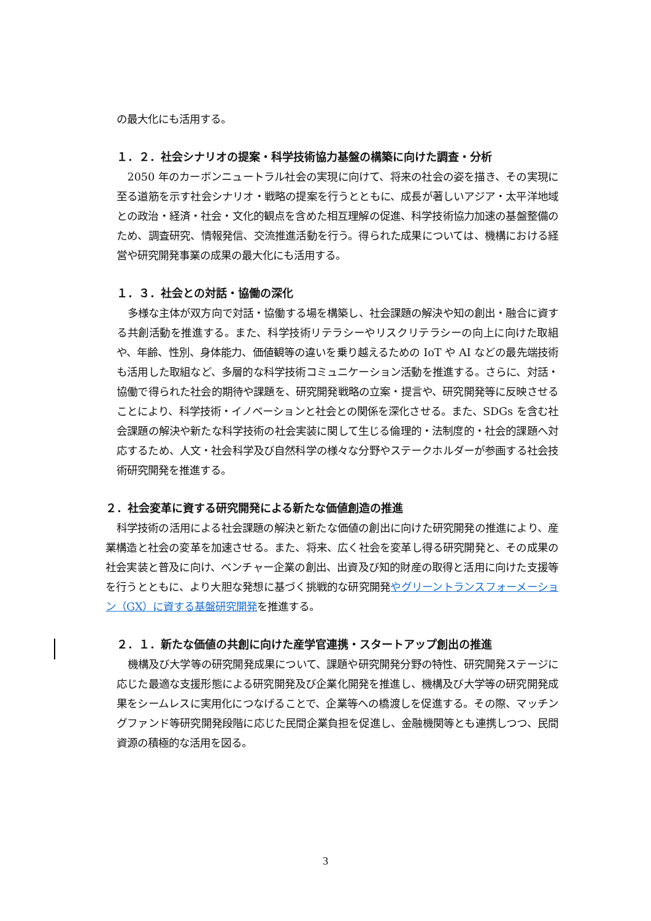の最大化にも活用する。
１．２．社会シナリオの提案・科学技術協力基盤の構築に向けた調査・分析
2050 年のカーボンニュートラル社会の実現に向けて、将来の社会の姿を描き、その実現に至る道筋を示す社会シナリオ・戦略の提案を行うとともに、成長が著しいアジア・太平洋地域との政治・経済・社会・文化的観点を含めた相互理解の促進、科学技術協力加速の基盤整備のため、調査研究、情報発信、交流推進活動を行う。得られた成果については、機構における経営や研究開発事業の成果の最大化にも活用する。
１．３．社会との対話・協働の深化
多様な主体が双方向で対話・協働する場を構築し、社会課題の解決や知の創出・融合に資する共創活動を推進する。また、科学技術リテラシーやリスクリテラシーの向上に向けた取組や、年齢、性別、身体能力、価値観等の違いを乗り越えるための IoT や AI などの最先端技術も活用した取組など、多層的な科学技術コミュニケーション活動を推進する。さらに、対話・協働で得られた社会的期待や課題を、研究開発戦略の立案・提言や、研究開発等に反映させることにより、科学技術・イノベーションと社会との関係を深化させる。また、SDGs を含む社会課題の解決や新たな科学技術の社会実装に関して生じる倫理的・法制度的・社会的課題へ対応するため、人文・社会科学及び自然科学の様々な分野やステークホルダーが参画する社会技術研究開発を推進する。
２．社会変革に資する研究開発による新たな価値創造の推進
科学技術の活用による社会課題の解決と新たな価値の創出に向けた研究開発の推進により、産業構造と社会の変革を加速させる。また、将来、広く社会を変革し得る研究開発と、その成果の社会実装と普及に向け、ベンチャー企業の創出、出資及び知的財産の取得と活用に向けた支援等を行うとともに、より大胆な発想に基づく挑戦的な研究開発やグリーントランスフォーメーション（GX）に資する基盤研究開発を推進する。
２．１．新たな価値の共創に向けた産学官連携・スタートアップ創出の推進
機構及び大学等の研究開発成果について、課題や研究開発分野の特性、研究開発ステージに応じた最適な支援形態による研究開発及び企業化開発を推進し、機構及び大学等の研究開発成果をシームレスに実用化につなげることで、企業等への橋渡しを促進する。その際、マッチングファンド等研究開発段階に応じた民間企業負担を促進し、金融機関等とも連携しつつ、民間資源の積極的な活用を図る。
3